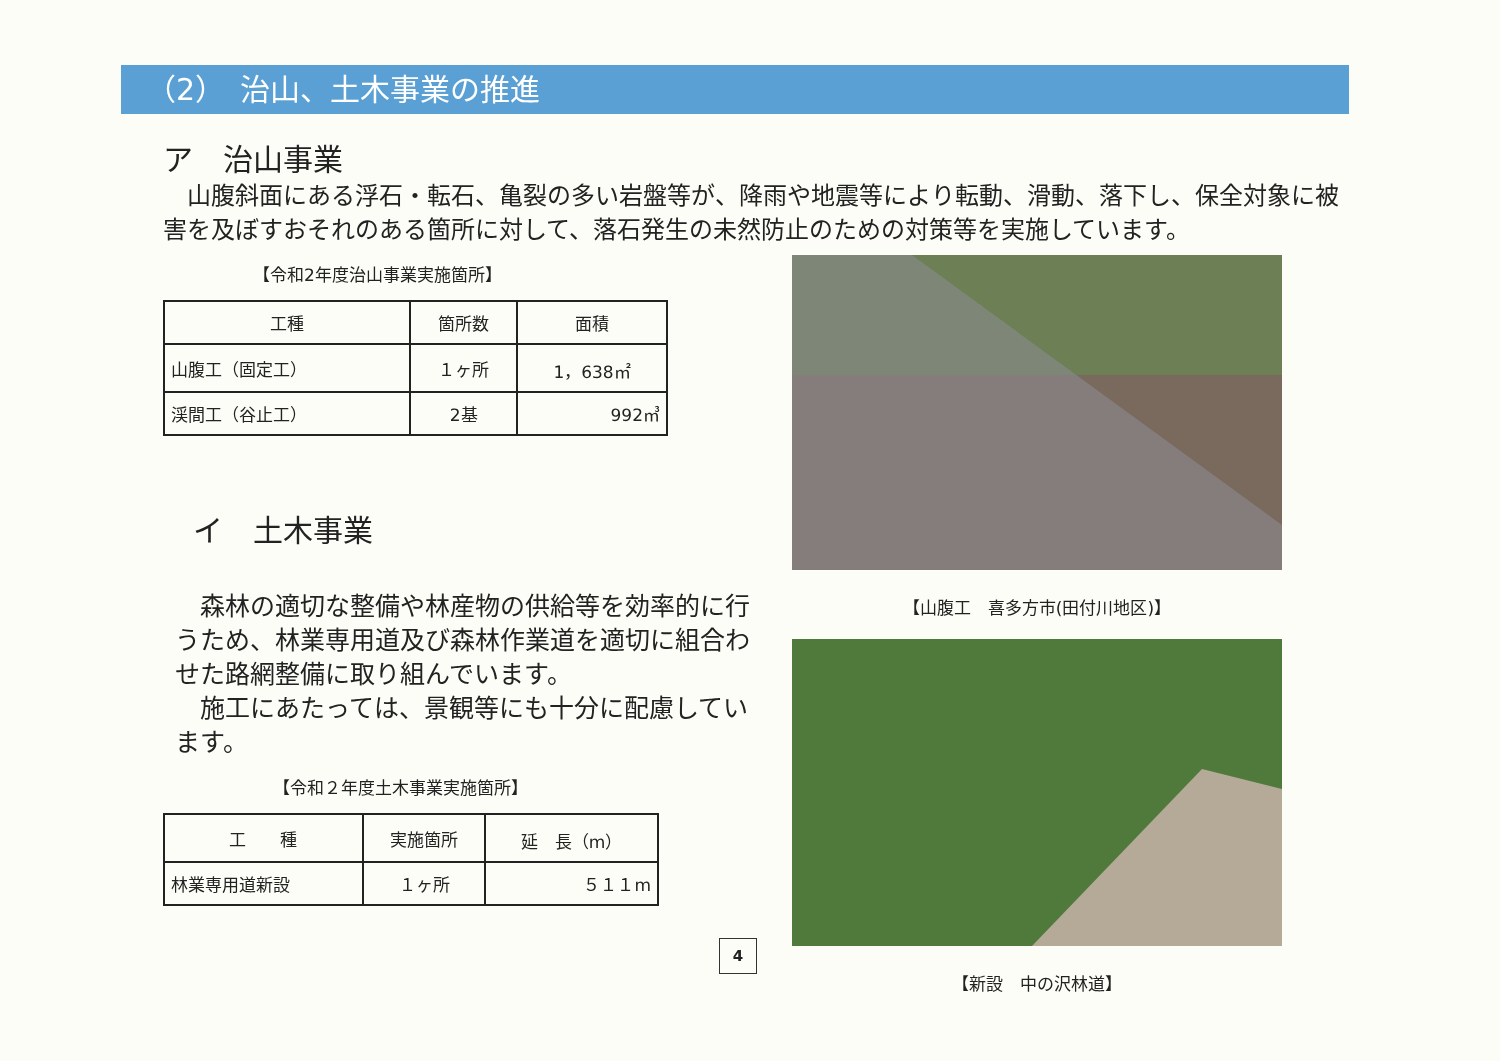（2）　治山、土木事業の推進
ア　治山事業
　山腹斜面にある浮石・転石、亀裂の多い岩盤等が、降雨や地震等により転動、滑動、落下し、保全対象に被害を及ぼすおそれのある箇所に対して、落石発生の未然防止のための対策等を実施しています。
【令和2年度治山事業実施箇所】
| 工種 | 箇所数 | 面積 |
| --- | --- | --- |
| 山腹工（固定工） | １ヶ所 | 1，638㎡ |
| 渓間工（谷止工） | 2基 | 992㎥ |
イ　土木事業
　森林の適切な整備や林産物の供給等を効率的に行うため、林業専用道及び森林作業道を適切に組合わせた路網整備に取り組んでいます。
　施工にあたっては、景観等にも十分に配慮しています。
【令和２年度土木事業実施箇所】
| 工 種 | 実施箇所 | 延 長（m） |
| --- | --- | --- |
| 林業専用道新設 | １ヶ所 | ５１１m |
【山腹工　喜多方市(田付川地区)】
【新設　中の沢林道】
4